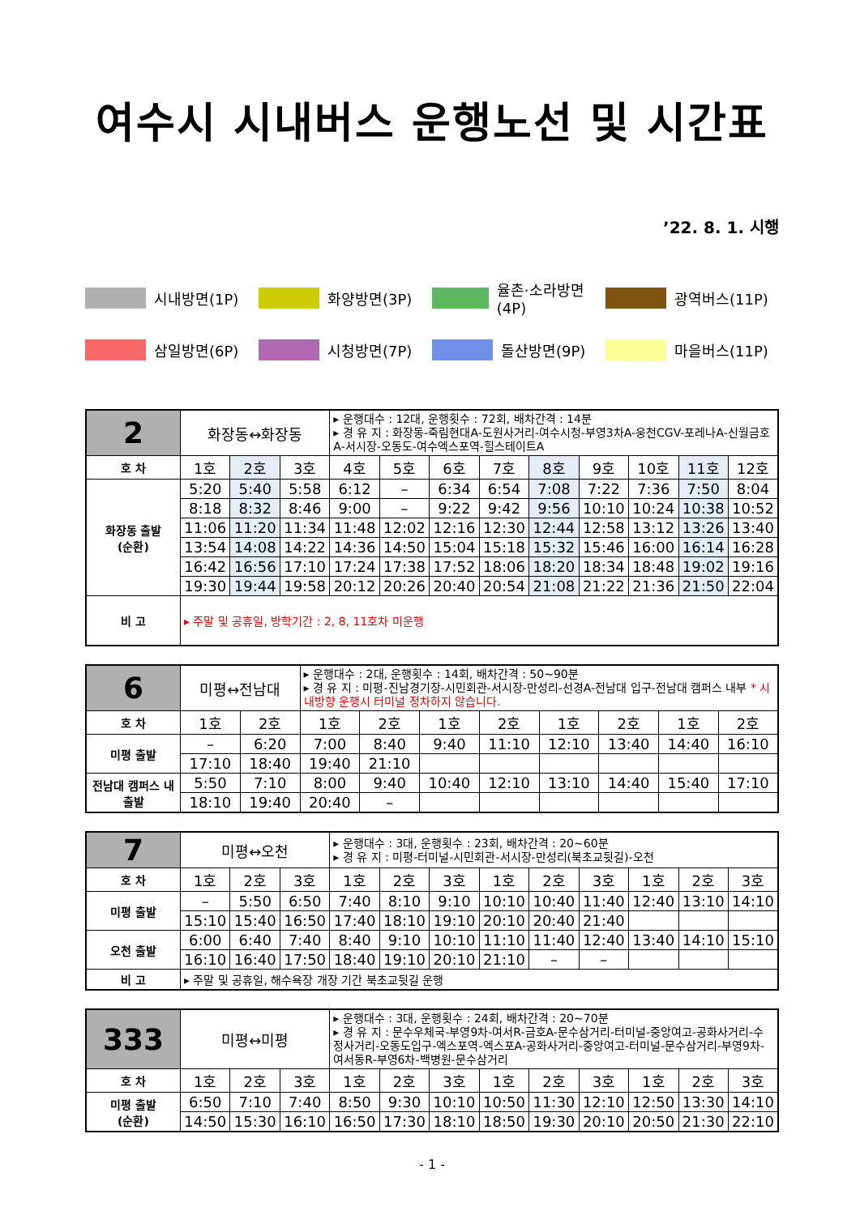여수시 시내버스 운행노선 및 시간표
’22. 8. 1. 시행
시내방면(1P)
화양방면(3P)
율촌·소라방면(4P)
광역버스(11P)
삼일방면(6P)
시청방면(7P)
돌산방면(9P)
마을버스(11P)
| 2 | 화장동↔화장동 | | | ▸ 운행대수 : 12대, 운행횟수 : 72회, 배차간격 : 14분 ▸ 경 유 지 : 화장동-죽림현대A-도원사거리-여수시청-부영3차A-웅천CGV-포레나A-신월금호A-서시장-오동도-여수엑스포역-힐스테이트A | | | | | | | | |
| 호 차 | 1호 | 2호 | 3호 | 4호 | 5호 | 6호 | 7호 | 8호 | 9호 | 10호 | 11호 | 12호 |
| 화장동 출발 (순환) | 5:20 | 5:40 | 5:58 | 6:12 | – | 6:34 | 6:54 | 7:08 | 7:22 | 7:36 | 7:50 | 8:04 |
| | 8:18 | 8:32 | 8:46 | 9:00 | – | 9:22 | 9:42 | 9:56 | 10:10 | 10:24 | 10:38 | 10:52 |
| | 11:06 | 11:20 | 11:34 | 11:48 | 12:02 | 12:16 | 12:30 | 12:44 | 12:58 | 13:12 | 13:26 | 13:40 |
| | 13:54 | 14:08 | 14:22 | 14:36 | 14:50 | 15:04 | 15:18 | 15:32 | 15:46 | 16:00 | 16:14 | 16:28 |
| | 16:42 | 16:56 | 17:10 | 17:24 | 17:38 | 17:52 | 18:06 | 18:20 | 18:34 | 18:48 | 19:02 | 19:16 |
| | 19:30 | 19:44 | 19:58 | 20:12 | 20:26 | 20:40 | 20:54 | 21:08 | 21:22 | 21:36 | 21:50 | 22:04 |
| 비 고 | ▸ 주말 및 공휴일, 방학기간 : 2, 8, 11호차 미운행 | | | | | | | | | | | |
| 6 | 미평↔전남대 | | ▸ 운행대수 : 2대, 운행횟수 : 14회, 배차간격 : 50~90분 ▸ 경 유 지 : 미평-진남경기장-시민회관-서시장-만성리-선경A-전남대 입구-전남대 캠퍼스 내부 * 시내방향 운행시 터미널 정차하지 않습니다. | | | | | | | |
| 호 차 | 1호 | 2호 | 1호 | 2호 | 1호 | 2호 | 1호 | 2호 | 1호 | 2호 |
| 미평 출발 | – | 6:20 | 7:00 | 8:40 | 9:40 | 11:10 | 12:10 | 13:40 | 14:40 | 16:10 |
| | 17:10 | 18:40 | 19:40 | 21:10 | | | | | | |
| 전남대 캠퍼스 내 출발 | 5:50 | 7:10 | 8:00 | 9:40 | 10:40 | 12:10 | 13:10 | 14:40 | 15:40 | 17:10 |
| | 18:10 | 19:40 | 20:40 | – | | | | | | |
| 7 | 미평↔오천 | | | ▸ 운행대수 : 3대, 운행횟수 : 23회, 배차간격 : 20~60분 ▸ 경 유 지 : 미평-터미널-시민회관-서시장-만성리(북초교뒷길)-오천 | | | | | | | | |
| 호 차 | 1호 | 2호 | 3호 | 1호 | 2호 | 3호 | 1호 | 2호 | 3호 | 1호 | 2호 | 3호 |
| 미평 출발 | – | 5:50 | 6:50 | 7:40 | 8:10 | 9:10 | 10:10 | 10:40 | 11:40 | 12:40 | 13:10 | 14:10 |
| | 15:10 | 15:40 | 16:50 | 17:40 | 18:10 | 19:10 | 20:10 | 20:40 | 21:40 | | | |
| 오천 출발 | 6:00 | 6:40 | 7:40 | 8:40 | 9:10 | 10:10 | 11:10 | 11:40 | 12:40 | 13:40 | 14:10 | 15:10 |
| | 16:10 | 16:40 | 17:50 | 18:40 | 19:10 | 20:10 | 21:10 | – | – | | | |
| 비 고 | ▸ 주말 및 공휴일, 해수욕장 개장 기간 북초교뒷길 운행 | | | | | | | | | | | |
| 333 | 미평↔미평 | | | ▸ 운행대수 : 3대, 운행횟수 : 24회, 배차간격 : 20~70분 ▸ 경 유 지 : 문수우체국-부영9차-여서R-금호A-문수삼거리-터미널-중앙여고-공화사거리-수정사거리-오동도입구-엑스포역-엑스포A-공화사거리-중앙여고-터미널-문수삼거리-부영9차-여서동R-부영6차-백병원-문수삼거리 | | | | | | | | |
| 호 차 | 1호 | 2호 | 3호 | 1호 | 2호 | 3호 | 1호 | 2호 | 3호 | 1호 | 2호 | 3호 |
| 미평 출발 (순환) | 6:50 | 7:10 | 7:40 | 8:50 | 9:30 | 10:10 | 10:50 | 11:30 | 12:10 | 12:50 | 13:30 | 14:10 |
| | 14:50 | 15:30 | 16:10 | 16:50 | 17:30 | 18:10 | 18:50 | 19:30 | 20:10 | 20:50 | 21:30 | 22:10 |
- 1 -